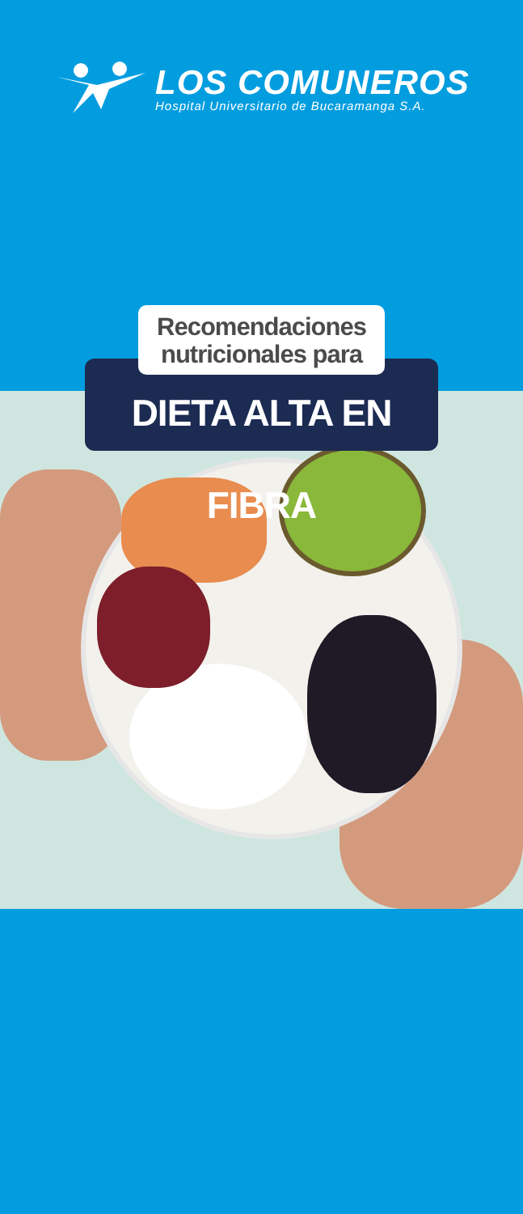LOS COMUNEROS
Hospital Universitario de Bucaramanga S.A.
Recomendaciones
nutricionales para
DIETA ALTA EN FIBRA